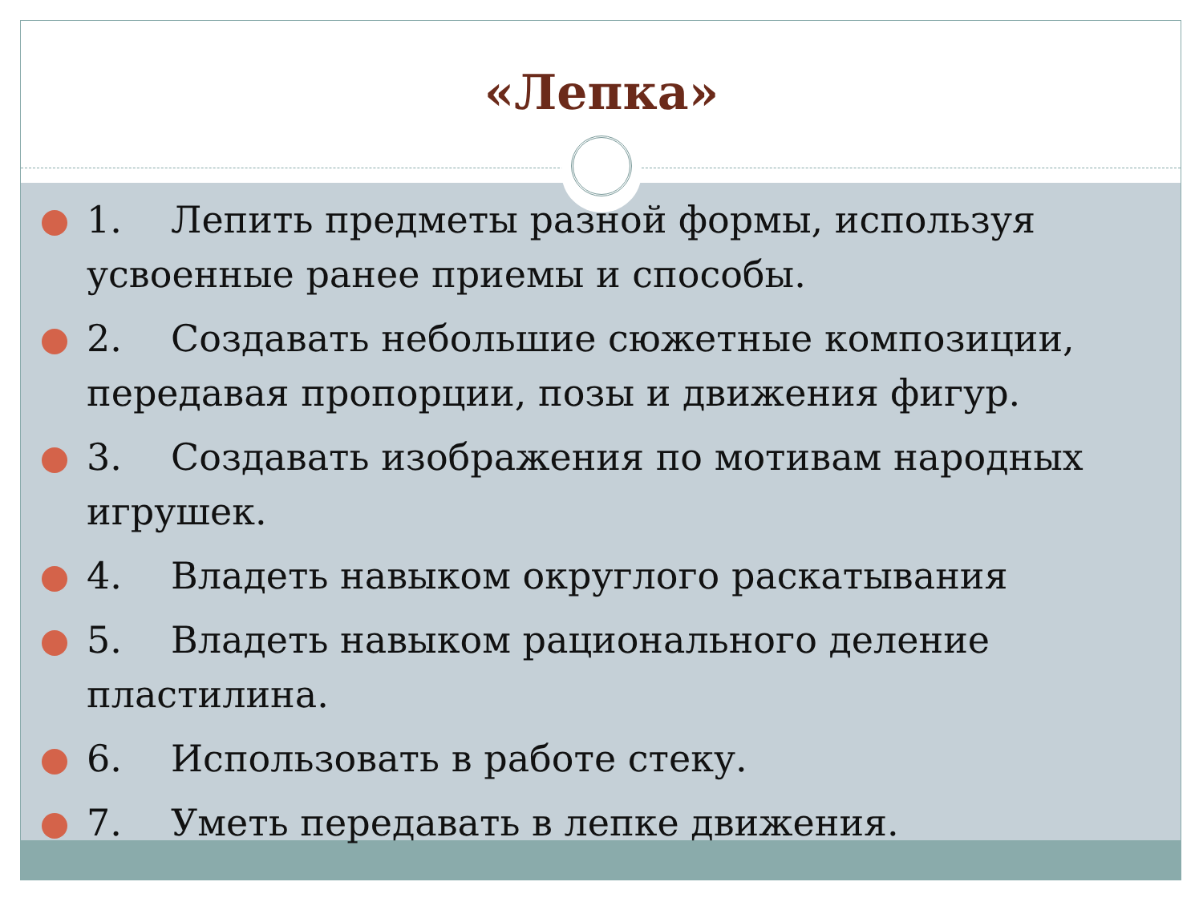«Лепка»
1. Лепить предметы разной формы, используя усвоенные ранее приемы и способы.
2. Создавать небольшие сюжетные композиции, передавая пропорции, позы и движения фигур.
3. Создавать изображения по мотивам народных игрушек.
4. Владеть навыком округлого раскатывания
5. Владеть навыком рационального деление пластилина.
6. Использовать в работе стеку.
7. Уметь передавать в лепке движения.